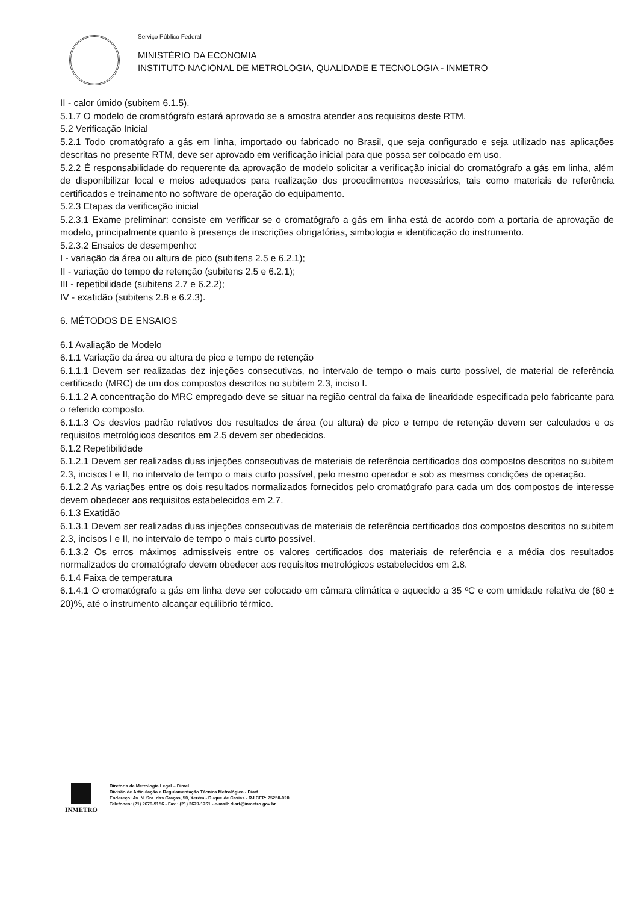Serviço Público Federal
MINISTÉRIO DA ECONOMIA
INSTITUTO NACIONAL DE METROLOGIA, QUALIDADE E TECNOLOGIA - INMETRO
II - calor úmido (subitem 6.1.5).
5.1.7 O modelo de cromatógrafo estará aprovado se a amostra atender aos requisitos deste RTM.
5.2 Verificação Inicial
5.2.1 Todo cromatógrafo a gás em linha, importado ou fabricado no Brasil, que seja configurado e seja utilizado nas aplicações descritas no presente RTM, deve ser aprovado em verificação inicial para que possa ser colocado em uso.
5.2.2 É responsabilidade do requerente da aprovação de modelo solicitar a verificação inicial do cromatógrafo a gás em linha, além de disponibilizar local e meios adequados para realização dos procedimentos necessários, tais como materiais de referência certificados e treinamento no software de operação do equipamento.
5.2.3 Etapas da verificação inicial
5.2.3.1 Exame preliminar: consiste em verificar se o cromatógrafo a gás em linha está de acordo com a portaria de aprovação de modelo, principalmente quanto à presença de inscrições obrigatórias, simbologia e identificação do instrumento.
5.2.3.2 Ensaios de desempenho:
I - variação da área ou altura de pico (subitens 2.5 e 6.2.1);
II - variação do tempo de retenção (subitens 2.5 e 6.2.1);
III - repetibilidade (subitens 2.7 e 6.2.2);
IV - exatidão (subitens 2.8 e 6.2.3).
6. MÉTODOS DE ENSAIOS
6.1 Avaliação de Modelo
6.1.1 Variação da área ou altura de pico e tempo de retenção
6.1.1.1 Devem ser realizadas dez injeções consecutivas, no intervalo de tempo o mais curto possível, de material de referência certificado (MRC) de um dos compostos descritos no subitem 2.3, inciso I.
6.1.1.2 A concentração do MRC empregado deve se situar na região central da faixa de linearidade especificada pelo fabricante para o referido composto.
6.1.1.3 Os desvios padrão relativos dos resultados de área (ou altura) de pico e tempo de retenção devem ser calculados e os requisitos metrológicos descritos em 2.5 devem ser obedecidos.
6.1.2 Repetibilidade
6.1.2.1 Devem ser realizadas duas injeções consecutivas de materiais de referência certificados dos compostos descritos no subitem 2.3, incisos I e II, no intervalo de tempo o mais curto possível, pelo mesmo operador e sob as mesmas condições de operação.
6.1.2.2 As variações entre os dois resultados normalizados fornecidos pelo cromatógrafo para cada um dos compostos de interesse devem obedecer aos requisitos estabelecidos em 2.7.
6.1.3 Exatidão
6.1.3.1 Devem ser realizadas duas injeções consecutivas de materiais de referência certificados dos compostos descritos no subitem 2.3, incisos I e II, no intervalo de tempo o mais curto possível.
6.1.3.2 Os erros máximos admissíveis entre os valores certificados dos materiais de referência e a média dos resultados normalizados do cromatógrafo devem obedecer aos requisitos metrológicos estabelecidos em 2.8.
6.1.4 Faixa de temperatura
6.1.4.1 O cromatógrafo a gás em linha deve ser colocado em câmara climática e aquecido a 35 ºC e com umidade relativa de (60 ± 20)%, até o instrumento alcançar equilíbrio térmico.
INMETRO
Diretoria de Metrologia Legal – Dimel
Divisão de Articulação e Regulamentação Técnica Metrológica - Diart
Endereço: Av. N. Sra. das Graças, 50, Xerém - Duque de Caxias - RJ CEP: 25250-020
Telefones: (21) 2679-9156 - Fax : (21) 2679-1761 - e-mail: diart@inmetro.gov.br